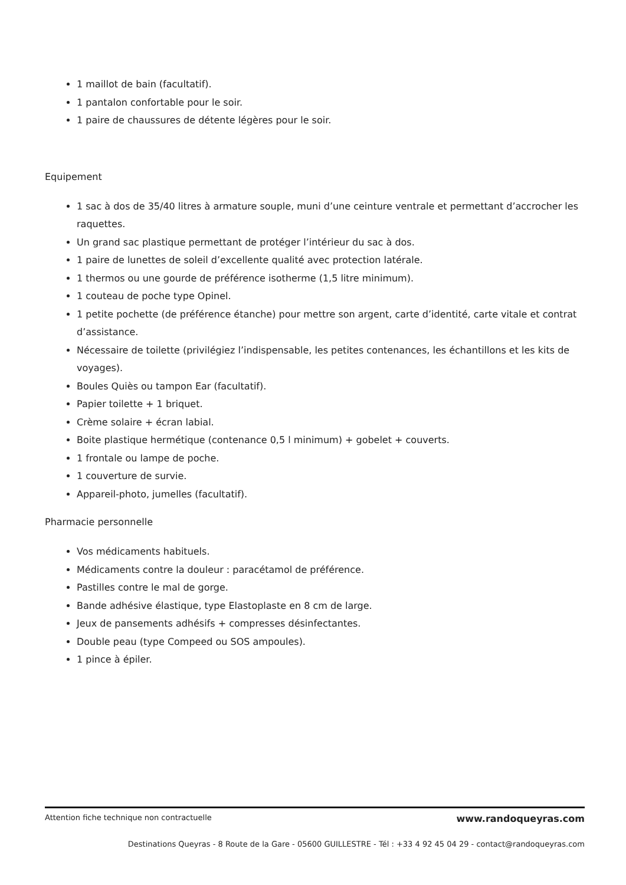1 maillot de bain (facultatif).
1 pantalon confortable pour le soir.
1 paire de chaussures de détente légères pour le soir.
Equipement
1 sac à dos de 35/40 litres à armature souple, muni d’une ceinture ventrale et permettant d’accrocher les raquettes.
Un grand sac plastique permettant de protéger l’intérieur du sac à dos.
1 paire de lunettes de soleil d’excellente qualité avec protection latérale.
1 thermos ou une gourde de préférence isotherme (1,5 litre minimum).
1 couteau de poche type Opinel.
1 petite pochette (de préférence étanche) pour mettre son argent, carte d’identité, carte vitale et contrat d’assistance.
Nécessaire de toilette (privilégiez l’indispensable, les petites contenances, les échantillons et les kits de voyages).
Boules Quiès ou tampon Ear (facultatif).
Papier toilette + 1 briquet.
Crème solaire + écran labial.
Boite plastique hermétique (contenance 0,5 l minimum) + gobelet + couverts.
1 frontale ou lampe de poche.
1 couverture de survie.
Appareil-photo, jumelles (facultatif).
Pharmacie personnelle
Vos médicaments habituels.
Médicaments contre la douleur : paracétamol de préférence.
Pastilles contre le mal de gorge.
Bande adhésive élastique, type Elastoplaste en 8 cm de large.
Jeux de pansements adhésifs + compresses désinfectantes.
Double peau (type Compeed ou SOS ampoules).
1 pince à épiler.
Attention fiche technique non contractuelle www.randoqueyras.com
Destinations Queyras - 8 Route de la Gare - 05600 GUILLESTRE - Tél : +33 4 92 45 04 29 - contact@randoqueyras.com